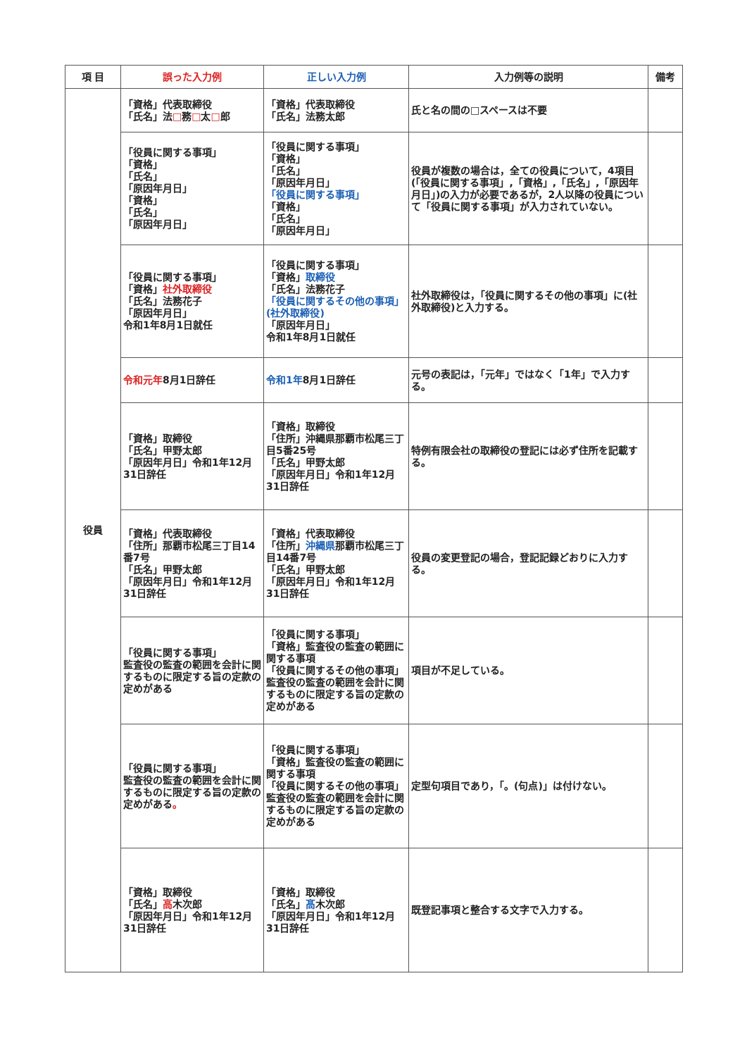| 項 目 | 誤った入力例 | 正しい入力例 | 入力例等の説明 | 備考 |
| --- | --- | --- | --- | --- |
| 役員 | 「資格」代表取締役 「氏名」法 □ 務 □ 太 □ 郎 | 「資格」代表取締役 「氏名」法務太郎 | 氏と名の間の□スペースは不要 | |
| | 「役員に関する事項」 「資格」 「氏名」 「原因年月日」 「資格」 「氏名」 「原因年月日」 | 「役員に関する事項」 「資格」 「氏名」 「原因年月日」 「役員に関する事項」 「資格」 「氏名」 「原因年月日」 | 役員が複数の場合は，全ての役員について，4項目(「役員に関する事項」,「資格」,「氏名」,「原因年月日」)の入力が必要であるが，2人以降の役員について「役員に関する事項」が入力されていない。 | |
| | 「役員に関する事項」 「資格」 社外取締役 「氏名」法務花子 「原因年月日」 令和1年8月1日就任 | 「役員に関する事項」 「資格」 取締役 「氏名」法務花子 「役員に関するその他の事項」 (社外取締役) 「原因年月日」 令和1年8月1日就任 | 社外取締役は，「役員に関するその他の事項」に(社外取締役)と入力する。 | |
| | 令和元年 8月1日辞任 | 令和1年 8月1日辞任 | 元号の表記は，「元年」ではなく「1年」で入力する。 | |
| | 「資格」取締役 「氏名」甲野太郎 「原因年月日」令和1年12月31日辞任 | 「資格」取締役 「住所」沖縄県那覇市松尾三丁目5番25号 「氏名」甲野太郎 「原因年月日」令和1年12月31日辞任 | 特例有限会社の取締役の登記には必ず住所を記載する。 | |
| | 「資格」代表取締役 「住所」那覇市松尾三丁目14番7号 「氏名」甲野太郎 「原因年月日」令和1年12月31日辞任 | 「資格」代表取締役 「住所」 沖縄県 那覇市松尾三丁目14番7号 「氏名」甲野太郎 「原因年月日」令和1年12月31日辞任 | 役員の変更登記の場合，登記記録どおりに入力する。 | |
| | 「役員に関する事項」 監査役の監査の範囲を会計に関するものに限定する旨の定款の定めがある | 「役員に関する事項」 「資格」監査役の監査の範囲に関する事項 「役員に関するその他の事項」 監査役の監査の範囲を会計に関するものに限定する旨の定款の定めがある | 項目が不足している。 | |
| | 「役員に関する事項」 監査役の監査の範囲を会計に関するものに限定する旨の定款の定めがある 。 | 「役員に関する事項」 「資格」監査役の監査の範囲に関する事項 「役員に関するその他の事項」 監査役の監査の範囲を会計に関するものに限定する旨の定款の定めがある | 定型句項目であり，「。(句点)」は付けない。 | |
| | 「資格」取締役 「氏名」 高 木次郎 「原因年月日」令和1年12月31日辞任 | 「資格」取締役 「氏名」 髙 木次郎 「原因年月日」令和1年12月31日辞任 | 既登記事項と整合する文字で入力する。 | |